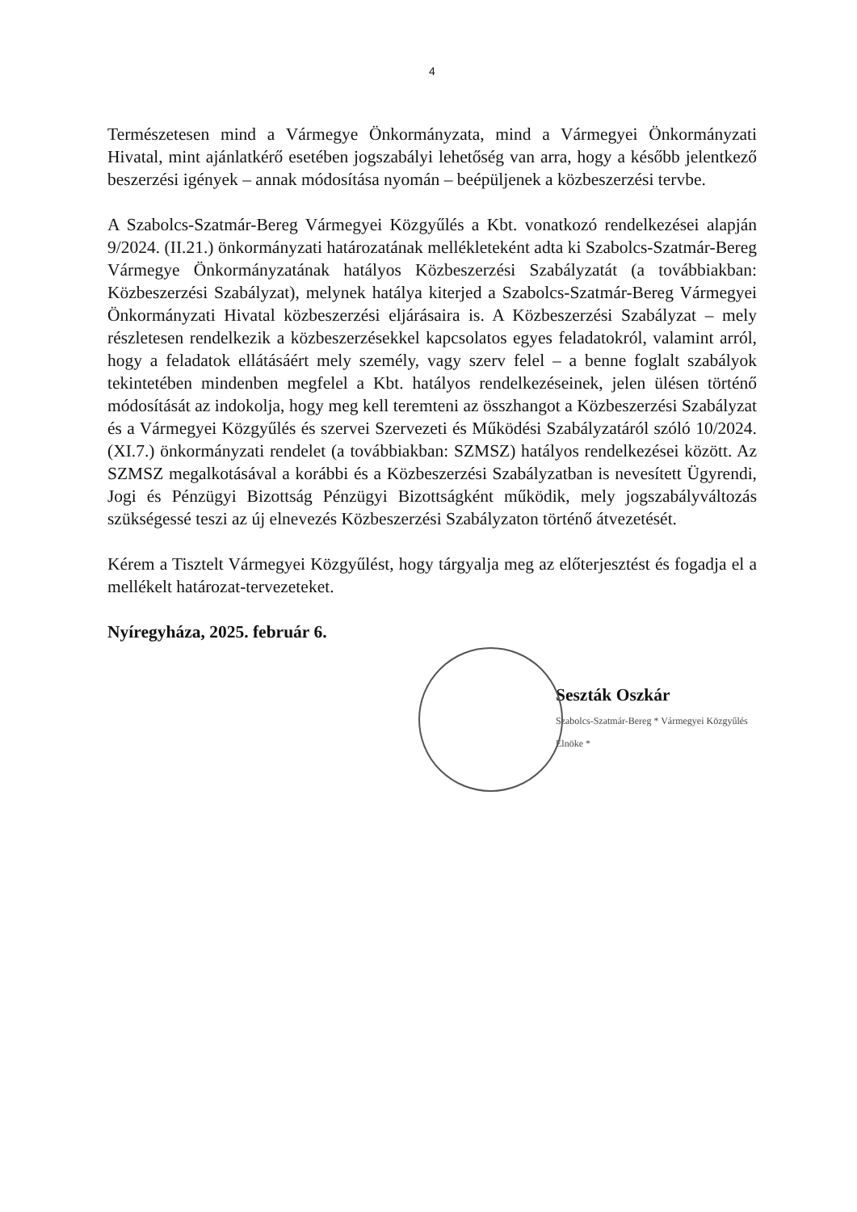4
Természetesen mind a Vármegye Önkormányzata, mind a Vármegyei Önkormányzati Hivatal, mint ajánlatkérő esetében jogszabályi lehetőség van arra, hogy a később jelentkező beszerzési igények – annak módosítása nyomán – beépüljenek a közbeszerzési tervbe.
A Szabolcs-Szatmár-Bereg Vármegyei Közgyűlés a Kbt. vonatkozó rendelkezései alapján 9/2024. (II.21.) önkormányzati határozatának mellékleteként adta ki Szabolcs-Szatmár-Bereg Vármegye Önkormányzatának hatályos Közbeszerzési Szabályzatát (a továbbiakban: Közbeszerzési Szabályzat), melynek hatálya kiterjed a Szabolcs-Szatmár-Bereg Vármegyei Önkormányzati Hivatal közbeszerzési eljárásaira is. A Közbeszerzési Szabályzat – mely részletesen rendelkezik a közbeszerzésekkel kapcsolatos egyes feladatokról, valamint arról, hogy a feladatok ellátásáért mely személy, vagy szerv felel – a benne foglalt szabályok tekintetében mindenben megfelel a Kbt. hatályos rendelkezéseinek, jelen ülésen történő módosítását az indokolja, hogy meg kell teremteni az összhangot a Közbeszerzési Szabályzat és a Vármegyei Közgyűlés és szervei Szervezeti és Működési Szabályzatáról szóló 10/2024. (XI.7.) önkormányzati rendelet (a továbbiakban: SZMSZ) hatályos rendelkezései között. Az SZMSZ megalkotásával a korábbi és a Közbeszerzési Szabályzatban is nevesített Ügyrendi, Jogi és Pénzügyi Bizottság Pénzügyi Bizottságként működik, mely jogszabályváltozás szükségessé teszi az új elnevezés Közbeszerzési Szabályzaton történő átvezetését.
Kérem a Tisztelt Vármegyei Közgyűlést, hogy tárgyalja meg az előterjesztést és fogadja el a mellékelt határozat-tervezeteket.
Nyíregyháza, 2025. február 6.
Seszták Oszkár
Szabolcs-Szatmár-Bereg * Vármegyei Közgyűlés Elnöke *